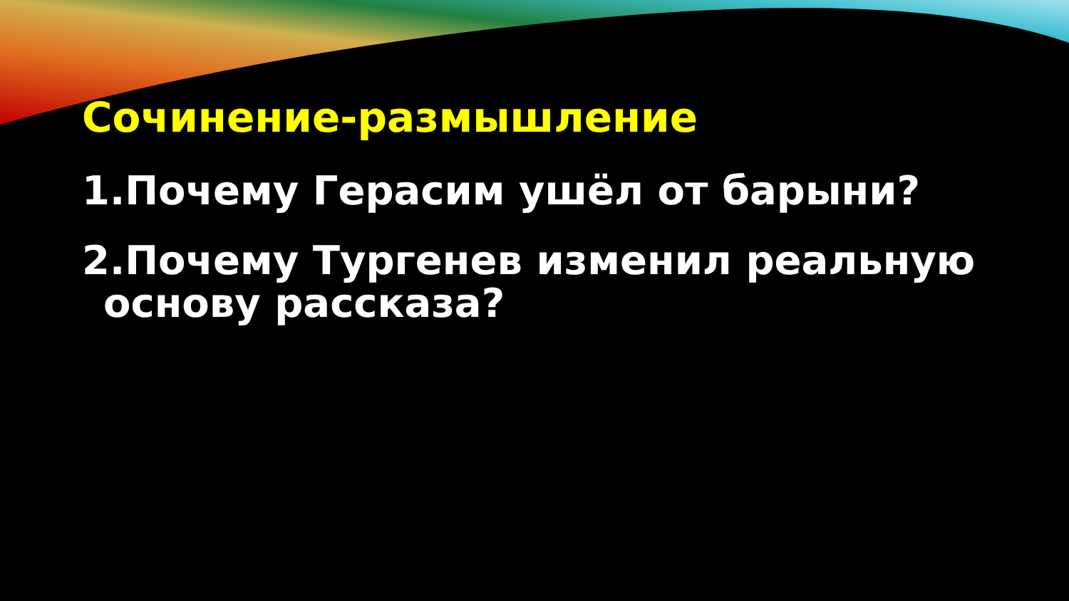Сочинение-размышление
1.Почему Герасим ушёл от барыни?
2.Почему Тургенев изменил реальную
основу рассказа?